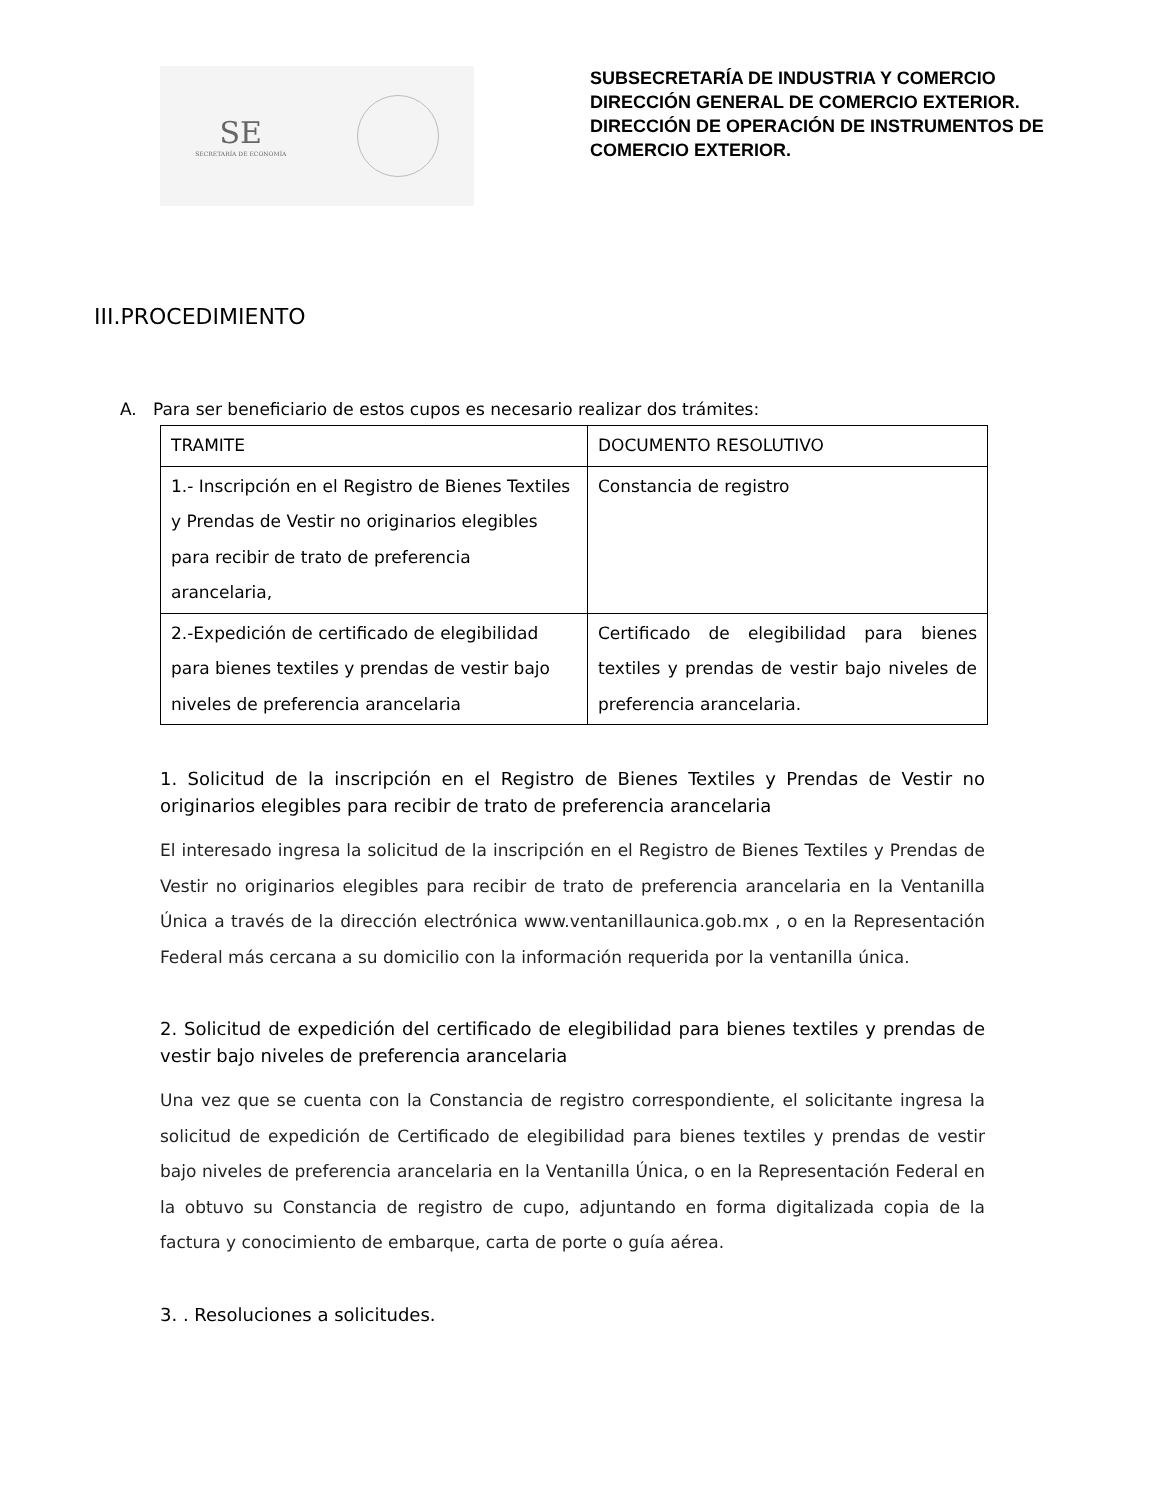SE
SECRETARÍA DE ECONOMÍA
SUBSECRETARÍA DE INDUSTRIA Y COMERCIO
DIRECCIÓN GENERAL DE COMERCIO EXTERIOR.
DIRECCIÓN DE OPERACIÓN DE INSTRUMENTOS DE
COMERCIO EXTERIOR.
III.PROCEDIMIENTO
A. Para ser beneficiario de estos cupos es necesario realizar dos trámites:
| TRAMITE | DOCUMENTO RESOLUTIVO |
| --- | --- |
| 1.- Inscripción en el Registro de Bienes Textiles y Prendas de Vestir no originarios elegibles para recibir de trato de preferencia arancelaria, | Constancia de registro |
| 2.-Expedición de certificado de elegibilidad para bienes textiles y prendas de vestir bajo niveles de preferencia arancelaria | Certificado de elegibilidad para bienes textiles y prendas de vestir bajo niveles de preferencia arancelaria. |
1. Solicitud de la inscripción en el Registro de Bienes Textiles y Prendas de Vestir no originarios elegibles para recibir de trato de preferencia arancelaria
El interesado ingresa la solicitud de la inscripción en el Registro de Bienes Textiles y Prendas de Vestir no originarios elegibles para recibir de trato de preferencia arancelaria en la Ventanilla Única a través de la dirección electrónica www.ventanillaunica.gob.mx , o en la Representación Federal más cercana a su domicilio con la información requerida por la ventanilla única.
2. Solicitud de expedición del certificado de elegibilidad para bienes textiles y prendas de vestir bajo niveles de preferencia arancelaria
Una vez que se cuenta con la Constancia de registro correspondiente, el solicitante ingresa la solicitud de expedición de Certificado de elegibilidad para bienes textiles y prendas de vestir bajo niveles de preferencia arancelaria en la Ventanilla Única, o en la Representación Federal en la obtuvo su Constancia de registro de cupo, adjuntando en forma digitalizada copia de la factura y conocimiento de embarque, carta de porte o guía aérea.
3. . Resoluciones a solicitudes.